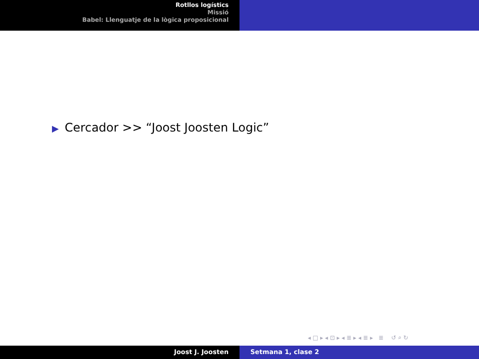Rotllos logístics
Missió
Babel: Llenguatje de la lògica proposicional
▶ Cercador >> “Joost Joosten Logic”
◂ □ ▸ ◂ ⊡ ▸ ◂ ≣ ▸ ◂ ≣ ▸ ≣ ↺ ⌕ ↻
Joost J. Joosten Setmana 1, clase 2